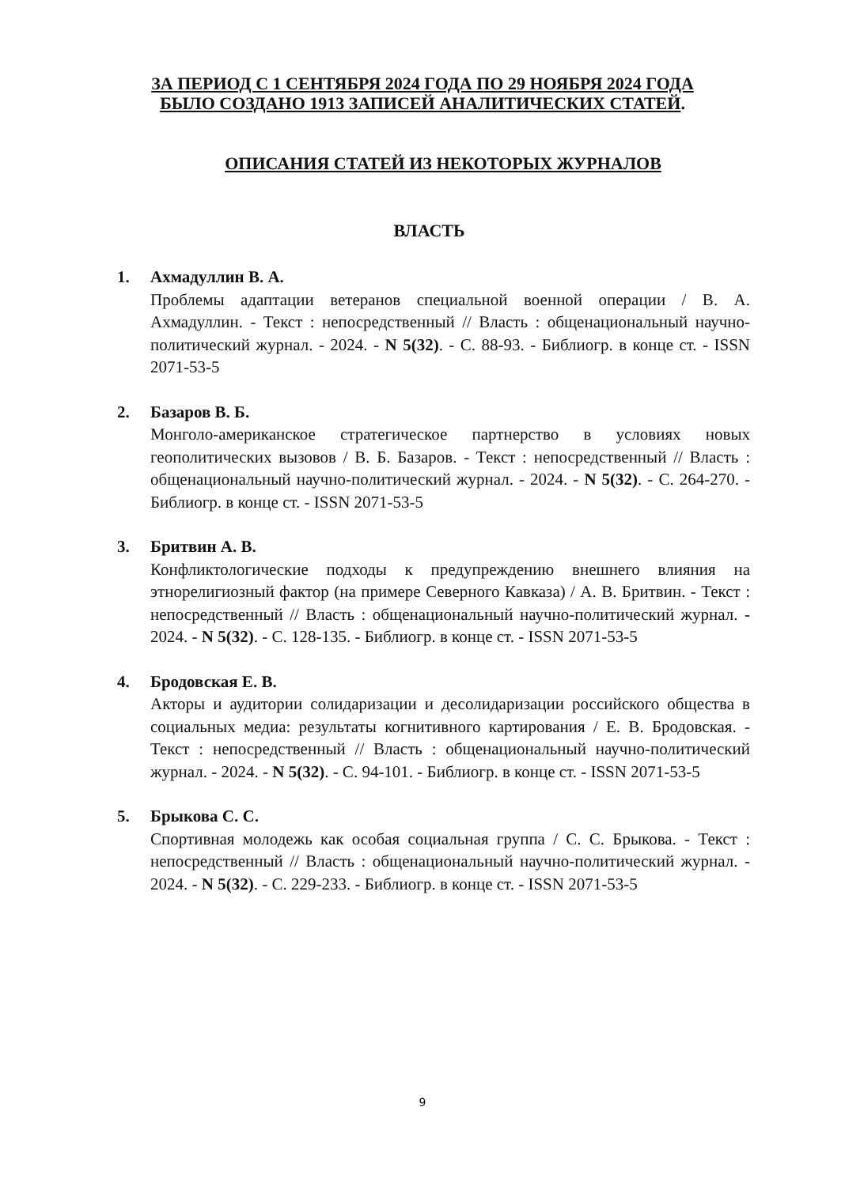ЗА ПЕРИОД С 1 СЕНТЯБРЯ 2024 ГОДА ПО 29 НОЯБРЯ 2024 ГОДА
БЫЛО СОЗДАНО 1913 ЗАПИСЕЙ АНАЛИТИЧЕСКИХ СТАТЕЙ.
ОПИСАНИЯ СТАТЕЙ ИЗ НЕКОТОРЫХ ЖУРНАЛОВ
ВЛАСТЬ
1. Ахмадуллин В. А.
Проблемы адаптации ветеранов специальной военной операции / В. А. Ахмадуллин. - Текст : непосредственный // Власть : общенациональный научно-политический журнал. - 2024. - N 5(32). - С. 88-93. - Библиогр. в конце ст. - ISSN 2071-53-5
2. Базаров В. Б.
Монголо-американское стратегическое партнерство в условиях новых геополитических вызовов / В. Б. Базаров. - Текст : непосредственный // Власть : общенациональный научно-политический журнал. - 2024. - N 5(32). - С. 264-270. - Библиогр. в конце ст. - ISSN 2071-53-5
3. Бритвин А. В.
Конфликтологические подходы к предупреждению внешнего влияния на этнорелигиозный фактор (на примере Северного Кавказа) / А. В. Бритвин. - Текст : непосредственный // Власть : общенациональный научно-политический журнал. - 2024. - N 5(32). - С. 128-135. - Библиогр. в конце ст. - ISSN 2071-53-5
4. Бродовская Е. В.
Акторы и аудитории солидаризации и десолидаризации российского общества в социальных медиа: результаты когнитивного картирования / Е. В. Бродовская. - Текст : непосредственный // Власть : общенациональный научно-политический журнал. - 2024. - N 5(32). - С. 94-101. - Библиогр. в конце ст. - ISSN 2071-53-5
5. Брыкова С. С.
Спортивная молодежь как особая социальная группа / С. С. Брыкова. - Текст : непосредственный // Власть : общенациональный научно-политический журнал. - 2024. - N 5(32). - С. 229-233. - Библиогр. в конце ст. - ISSN 2071-53-5
9